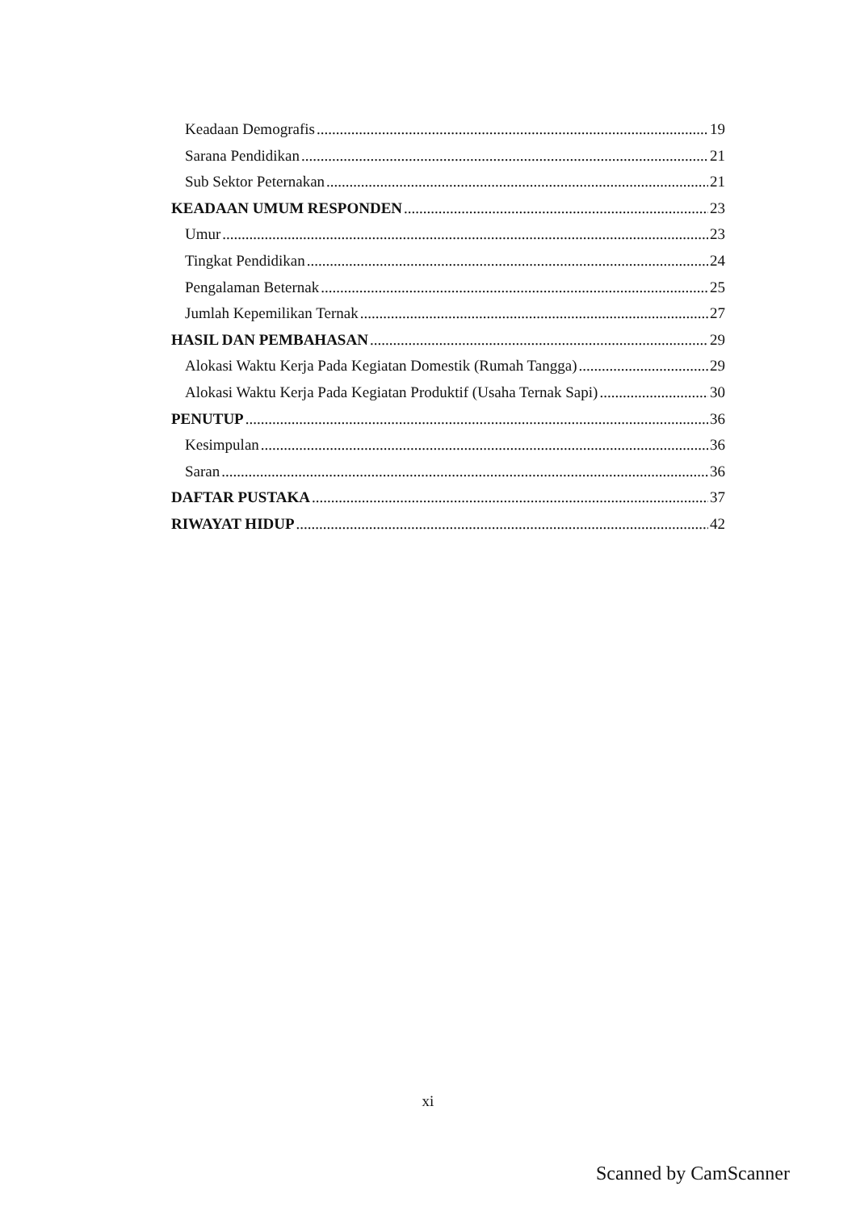Keadaan Demografis 19
Sarana Pendidikan 21
Sub Sektor Peternakan 21
KEADAAN UMUM RESPONDEN 23
Umur 23
Tingkat Pendidikan 24
Pengalaman Beternak 25
Jumlah Kepemilikan Ternak 27
HASIL DAN PEMBAHASAN 29
Alokasi Waktu Kerja Pada Kegiatan Domestik (Rumah Tangga) 29
Alokasi Waktu Kerja Pada Kegiatan Produktif (Usaha Ternak Sapi) 30
PENUTUP 36
Kesimpulan 36
Saran 36
DAFTAR PUSTAKA 37
RIWAYAT HIDUP 42
xi
Scanned by CamScanner